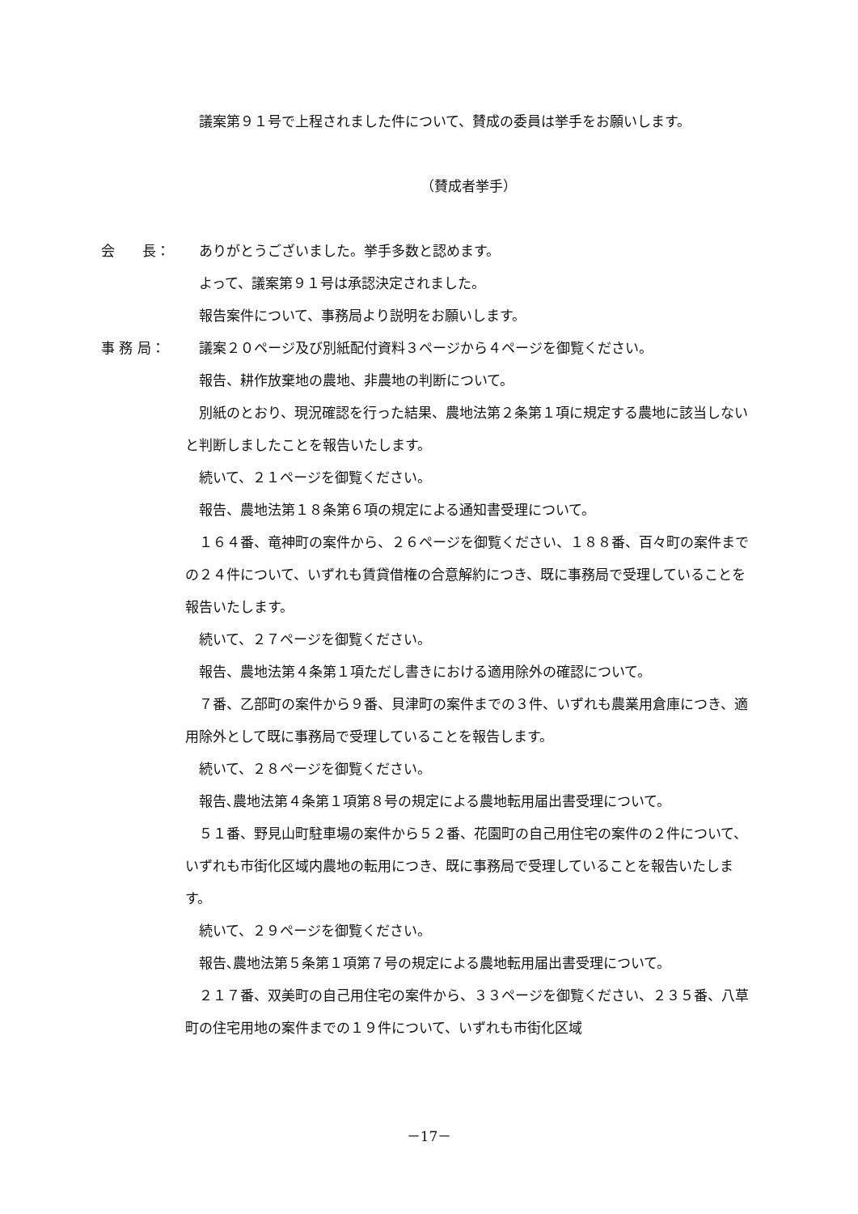議案第９１号で上程されました件について、賛成の委員は挙手をお願いします。
（賛成者挙手）
会　　長：
ありがとうございました。挙手多数と認めます。
よって、議案第９１号は承認決定されました。
報告案件について、事務局より説明をお願いします。
事 務 局：
議案２０ページ及び別紙配付資料３ページから４ページを御覧ください。
報告、耕作放棄地の農地、非農地の判断について。
別紙のとおり、現況確認を行った結果、農地法第２条第１項に規定する農地に該当しないと判断しましたことを報告いたします。
続いて、２１ページを御覧ください。
報告、農地法第１８条第６項の規定による通知書受理について。
１６４番、竜神町の案件から、２６ページを御覧ください、１８８番、百々町の案件までの２４件について、いずれも賃貸借権の合意解約につき、既に事務局で受理していることを報告いたします。
続いて、２７ページを御覧ください。
報告、農地法第４条第１項ただし書きにおける適用除外の確認について。
７番、乙部町の案件から９番、貝津町の案件までの３件、いずれも農業用倉庫につき、適用除外として既に事務局で受理していることを報告します。
続いて、２８ページを御覧ください。
報告､農地法第４条第１項第８号の規定による農地転用届出書受理について。
５１番、野見山町駐車場の案件から５２番、花園町の自己用住宅の案件の２件について、いずれも市街化区域内農地の転用につき、既に事務局で受理していることを報告いたします。
続いて、２９ページを御覧ください。
報告､農地法第５条第１項第７号の規定による農地転用届出書受理について。
２１７番、双美町の自己用住宅の案件から、３３ページを御覧ください、２３５番、八草町の住宅用地の案件までの１９件について、いずれも市街化区域
－17－